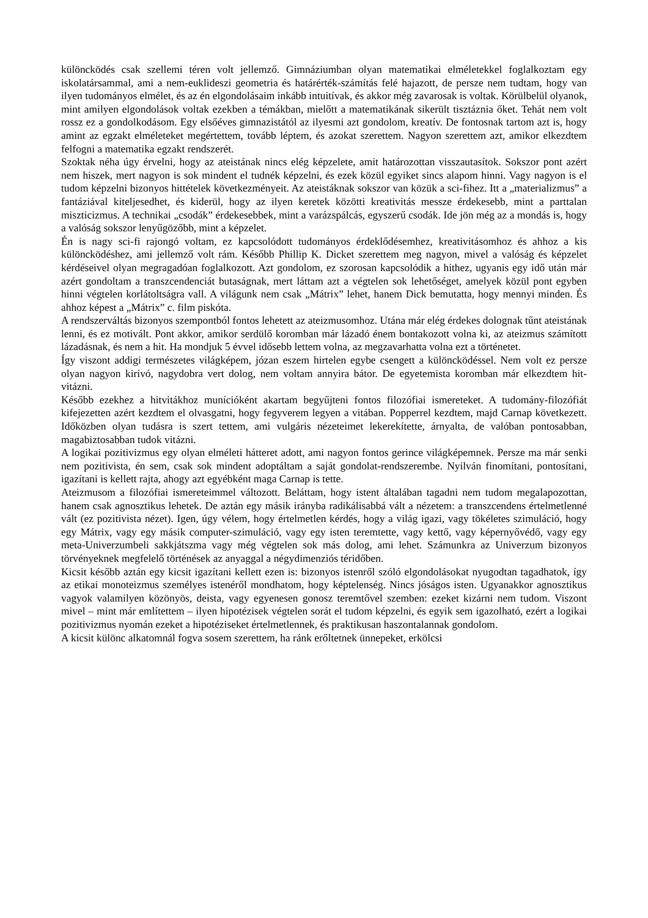különcködés csak szellemi téren volt jellemző. Gimnáziumban olyan matematikai elméletekkel foglalkoztam egy iskolatársammal, ami a nem-euklideszi geometria és határérték-számítás felé hajazott, de persze nem tudtam, hogy van ilyen tudományos elmélet, és az én elgondolásaim inkább intuitívak, és akkor még zavarosak is voltak. Körülbelül olyanok, mint amilyen elgondolások voltak ezekben a témákban, mielőtt a matematikának sikerült tisztáznia őket. Tehát nem volt rossz ez a gondolkodásom. Egy elsőéves gimnazistától az ilyesmi azt gondolom, kreatív. De fontosnak tartom azt is, hogy amint az egzakt elméleteket megértettem, tovább léptem, és azokat szerettem. Nagyon szerettem azt, amikor elkezdtem felfogni a matematika egzakt rendszerét.
Szoktak néha úgy érvelni, hogy az ateistának nincs elég képzelete, amit határozottan visszautasítok. Sokszor pont azért nem hiszek, mert nagyon is sok mindent el tudnék képzelni, és ezek közül egyiket sincs alapom hinni. Vagy nagyon is el tudom képzelni bizonyos hittételek következményeit. Az ateistáknak sokszor van közük a sci-fihez. Itt a „materializmus” a fantáziával kiteljesedhet, és kiderül, hogy az ilyen keretek közötti kreativitás messze érdekesebb, mint a parttalan miszticizmus. A technikai „csodák” érdekesebbek, mint a varázspálcás, egyszerű csodák. Ide jön még az a mondás is, hogy a valóság sokszor lenyűgözőbb, mint a képzelet.
Én is nagy sci-fi rajongó voltam, ez kapcsolódott tudományos érdeklődésemhez, kreativitásomhoz és ahhoz a kis különcködéshez, ami jellemző volt rám. Később Phillip K. Dicket szerettem meg nagyon, mivel a valóság és képzelet kérdéseivel olyan megragadóan foglalkozott. Azt gondolom, ez szorosan kapcsolódik a hithez, ugyanis egy idő után már azért gondoltam a transzcendenciát butaságnak, mert láttam azt a végtelen sok lehetőséget, amelyek közül pont egyben hinni végtelen korlátoltságra vall. A világunk nem csak „Mátrix” lehet, hanem Dick bemutatta, hogy mennyi minden. És ahhoz képest a „Mátrix” c. film piskóta.
A rendszerváltás bizonyos szempontból fontos lehetett az ateizmusomhoz. Utána már elég érdekes dolognak tűnt ateistának lenni, és ez motivált. Pont akkor, amikor serdülő koromban már lázadó énem bontakozott volna ki, az ateizmus számított lázadásnak, és nem a hit. Ha mondjuk 5 évvel idősebb lettem volna, az megzavarhatta volna ezt a történetet.
Így viszont addigi természetes világképem, józan eszem hirtelen egybe csengett a különcködéssel. Nem volt ez persze olyan nagyon kirívó, nagydobra vert dolog, nem voltam annyira bátor. De egyetemista koromban már elkezdtem hit-vitázni.
Később ezekhez a hitvitákhoz munícióként akartam begyűjteni fontos filozófiai ismereteket. A tudomány-filozófiát kifejezetten azért kezdtem el olvasgatni, hogy fegyverem legyen a vitában. Popperrel kezdtem, majd Carnap következett. Időközben olyan tudásra is szert tettem, ami vulgáris nézeteimet lekerekítette, árnyalta, de valóban pontosabban, magabiztosabban tudok vitázni.
A logikai pozitivizmus egy olyan elméleti hátteret adott, ami nagyon fontos gerince világképemnek. Persze ma már senki nem pozitivista, én sem, csak sok mindent adoptáltam a saját gondolat-rendszerembe. Nyilván finomítani, pontosítani, igazítani is kellett rajta, ahogy azt egyébként maga Carnap is tette.
Ateizmusom a filozófiai ismereteimmel változott. Beláttam, hogy istent általában tagadni nem tudom megalapozottan, hanem csak agnosztikus lehetek. De aztán egy másik irányba radikálisabbá vált a nézetem: a transzcendens értelmetlenné vált (ez pozitivista nézet). Igen, úgy vélem, hogy értelmetlen kérdés, hogy a világ igazi, vagy tökéletes szimuláció, hogy egy Mátrix, vagy egy másik computer-szimuláció, vagy egy isten teremtette, vagy kettő, vagy képernyővédő, vagy egy meta-Univerzumbeli sakkjátszma vagy még végtelen sok más dolog, ami lehet. Számunkra az Univerzum bizonyos törvényeknek megfelelő történések az anyaggal a négydimenziós téridőben.
Kicsit később aztán egy kicsit igazítani kellett ezen is: bizonyos istenről szóló elgondolásokat nyugodtan tagadhatok, így az etikai monoteizmus személyes istenéről mondhatom, hogy képtelenség. Nincs jóságos isten. Ugyanakkor agnosztikus vagyok valamilyen közönyös, deista, vagy egyenesen gonosz teremtővel szemben: ezeket kizárni nem tudom. Viszont mivel – mint már említettem – ilyen hipotézisek végtelen sorát el tudom képzelni, és egyik sem igazolható, ezért a logikai pozitivizmus nyomán ezeket a hipotéziseket értelmetlennek, és praktikusan haszontalannak gondolom.
A kicsit különc alkatomnál fogva sosem szerettem, ha ránk erőltetnek ünnepeket, erkölcsi